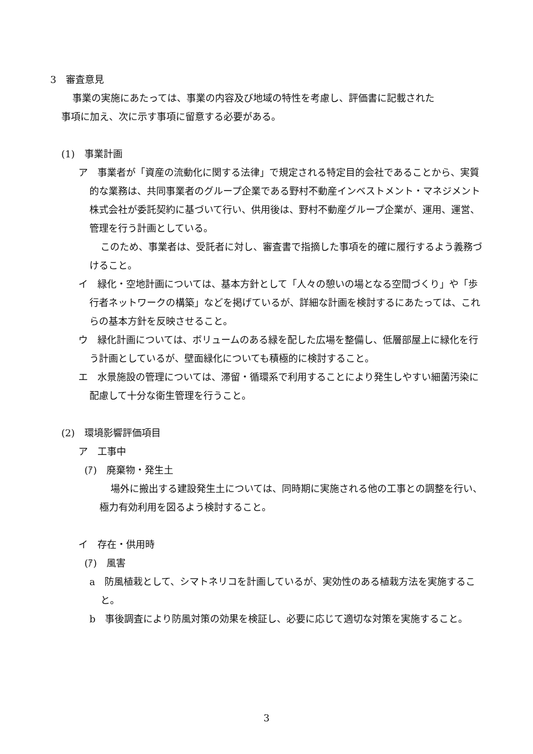3　審査意見
事業の実施にあたっては、事業の内容及び地域の特性を考慮し、評価書に記載された
事項に加え、次に示す事項に留意する必要がある。
(1)　事業計画
ア　事業者が「資産の流動化に関する法律」で規定される特定目的会社であることから、実質的な業務は、共同事業者のグループ企業である野村不動産インベストメント・マネジメント株式会社が委託契約に基づいて行い、供用後は、野村不動産グループ企業が、運用、運営、管理を行う計画としている。
このため、事業者は、受託者に対し、審査書で指摘した事項を的確に履行するよう義務づけること。
イ　緑化・空地計画については、基本方針として「人々の憩いの場となる空間づくり」や「歩行者ネットワークの構築」などを掲げているが、詳細な計画を検討するにあたっては、これらの基本方針を反映させること。
ウ　緑化計画については、ボリュームのある緑を配した広場を整備し、低層部屋上に緑化を行う計画としているが、壁面緑化についても積極的に検討すること。
エ　水景施設の管理については、滞留・循環系で利用することにより発生しやすい細菌汚染に配慮して十分な衛生管理を行うこと。
(2)　環境影響評価項目
ア　工事中
(ｱ)　廃棄物・発生土
場外に搬出する建設発生土については、同時期に実施される他の工事との調整を行い、極力有効利用を図るよう検討すること。
イ　存在・供用時
(ｱ)　風害
a　防風植栽として、シマトネリコを計画しているが、実効性のある植栽方法を実施すること。
b　事後調査により防風対策の効果を検証し、必要に応じて適切な対策を実施すること。
3